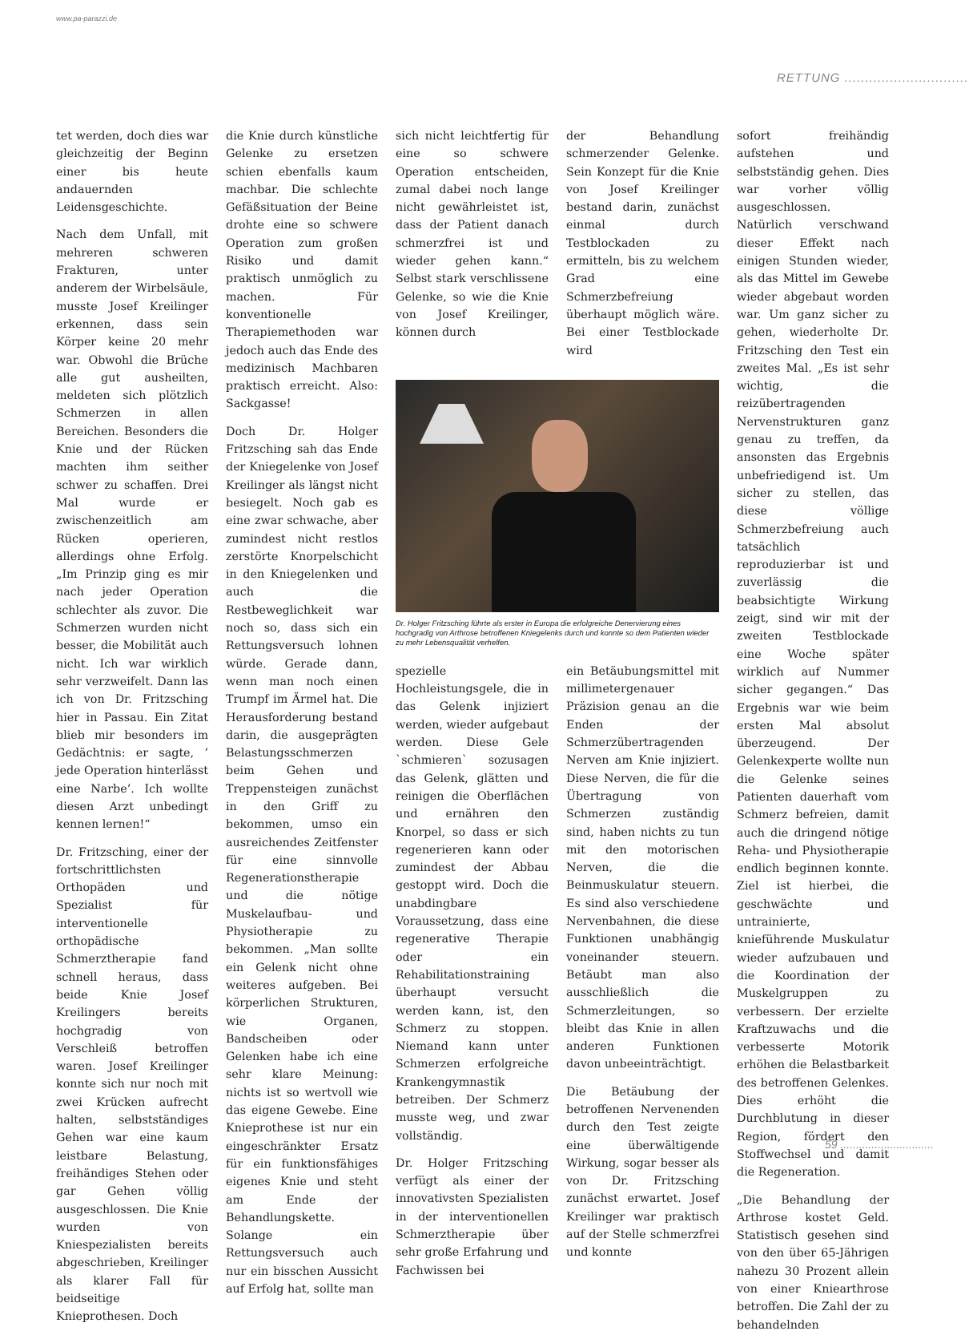www.pa-parazzi.de
RETTUNG ..............................
tet werden, doch dies war gleichzeitig der Beginn einer bis heute andauernden Leidensgeschichte.
Nach dem Unfall, mit mehreren schweren Frakturen, unter anderem der Wirbelsäule, musste Josef Kreilinger erkennen, dass sein Körper keine 20 mehr war. Obwohl die Brüche alle gut ausheilten, meldeten sich plötzlich Schmerzen in allen Bereichen. Besonders die Knie und der Rücken machten ihm seither schwer zu schaffen. Drei Mal wurde er zwischenzeitlich am Rücken operieren, allerdings ohne Erfolg. „Im Prinzip ging es mir nach jeder Operation schlechter als zuvor. Die Schmerzen wurden nicht besser, die Mobilität auch nicht. Ich war wirklich sehr verzweifelt. Dann las ich von Dr. Fritzsching hier in Passau. Ein Zitat blieb mir besonders im Gedächtnis: er sagte, ’ jede Operation hinterlässt eine Narbe’. Ich wollte diesen Arzt unbedingt kennen lernen!“
Dr. Fritzsching, einer der fortschrittlichsten Orthopäden und Spezialist für interventionelle orthopädische Schmerztherapie fand schnell heraus, dass beide Knie Josef Kreilingers bereits hochgradig von Verschleiß betroffen waren. Josef Kreilinger konnte sich nur noch mit zwei Krücken aufrecht halten, selbstständiges Gehen war eine kaum leistbare Belastung, freihändiges Stehen oder gar Gehen völlig ausgeschlossen. Die Knie wurden von Kniespezialisten bereits abgeschrieben, Kreilinger als klarer Fall für beidseitige Knieprothesen. Doch
die Knie durch künstliche Gelenke zu ersetzen schien ebenfalls kaum machbar. Die schlechte Gefäßsituation der Beine drohte eine so schwere Operation zum großen Risiko und damit praktisch unmöglich zu machen. Für konventionelle Therapiemethoden war jedoch auch das Ende des medizinisch Machbaren praktisch erreicht. Also: Sackgasse!
Doch Dr. Holger Fritzsching sah das Ende der Kniegelenke von Josef Kreilinger als längst nicht besiegelt. Noch gab es eine zwar schwache, aber zumindest nicht restlos zerstörte Knorpelschicht in den Kniegelenken und auch die Restbeweglichkeit war noch so, dass sich ein Rettungsversuch lohnen würde. Gerade dann, wenn man noch einen Trumpf im Ärmel hat. Die Herausforderung bestand darin, die ausgeprägten Belastungsschmerzen beim Gehen und Treppensteigen zunächst in den Griff zu bekommen, umso ein ausreichendes Zeitfenster für eine sinnvolle Regenerationstherapie und die nötige Muskelaufbau- und Physiotherapie zu bekommen. „Man sollte ein Gelenk nicht ohne weiteres aufgeben. Bei körperlichen Strukturen, wie Organen, Bandscheiben oder Gelenken habe ich eine sehr klare Meinung: nichts ist so wertvoll wie das eigene Gewebe. Eine Knieprothese ist nur ein eingeschränkter Ersatz für ein funktionsfähiges eigenes Knie und steht am Ende der Behandlungskette. Solange ein Rettungsversuch auch nur ein bisschen Aussicht auf Erfolg hat, sollte man
sich nicht leichtfertig für eine so schwere Operation entscheiden, zumal dabei noch lange nicht gewährleistet ist, dass der Patient danach schmerzfrei ist und wieder gehen kann.“ Selbst stark verschlissene Gelenke, so wie die Knie von Josef Kreilinger, können durch
der Behandlung schmerzender Gelenke. Sein Konzept für die Knie von Josef Kreilinger bestand darin, zunächst einmal durch Testblockaden zu ermitteln, bis zu welchem Grad eine Schmerzbefreiung überhaupt möglich wäre. Bei einer Testblockade wird
Dr. Holger Fritzsching führte als erster in Europa die erfolgreiche Denervierung eines hochgradig von Arthrose betroffenen Kniegelenks durch und konnte so dem Patienten wieder zu mehr Lebensqualität verhelfen.
spezielle Hochleistungsgele, die in das Gelenk injiziert werden, wieder aufgebaut werden. Diese Gele `schmieren` sozusagen das Gelenk, glätten und reinigen die Oberflächen und ernähren den Knorpel, so dass er sich regenerieren kann oder zumindest der Abbau gestoppt wird. Doch die unabdingbare Voraussetzung, dass eine regenerative Therapie oder ein Rehabilitationstraining überhaupt versucht werden kann, ist, den Schmerz zu stoppen. Niemand kann unter Schmerzen erfolgreiche Krankengymnastik betreiben. Der Schmerz musste weg, und zwar vollständig.
Dr. Holger Fritzsching verfügt als einer der innovativsten Spezialisten in der interventionellen Schmerztherapie über sehr große Erfahrung und Fachwissen bei
ein Betäubungsmittel mit millimetergenauer Präzision genau an die Enden der Schmerzübertragenden Nerven am Knie injiziert. Diese Nerven, die für die Übertragung von Schmerzen zuständig sind, haben nichts zu tun mit den motorischen Nerven, die die Beinmuskulatur steuern. Es sind also verschiedene Nervenbahnen, die diese Funktionen unabhängig voneinander steuern. Betäubt man also ausschließlich die Schmerzleitungen, so bleibt das Knie in allen anderen Funktionen davon unbeeinträchtigt.
Die Betäubung der betroffenen Nervenenden durch den Test zeigte eine überwältigende Wirkung, sogar besser als von Dr. Fritzsching zunächst erwartet. Josef Kreilinger war praktisch auf der Stelle schmerzfrei und konnte
sofort freihändig aufstehen und selbstständig gehen. Dies war vorher völlig ausgeschlossen. Natürlich verschwand dieser Effekt nach einigen Stunden wieder, als das Mittel im Gewebe wieder abgebaut worden war. Um ganz sicher zu gehen, wiederholte Dr. Fritzsching den Test ein zweites Mal. „Es ist sehr wichtig, die reizübertragenden Nervenstrukturen ganz genau zu treffen, da ansonsten das Ergebnis unbefriedigend ist. Um sicher zu stellen, das diese völlige Schmerzbefreiung auch tatsächlich reproduzierbar ist und zuverlässig die beabsichtigte Wirkung zeigt, sind wir mit der zweiten Testblockade eine Woche später wirklich auf Nummer sicher gegangen.“ Das Ergebnis war wie beim ersten Mal absolut überzeugend. Der Gelenkexperte wollte nun die Gelenke seines Patienten dauerhaft vom Schmerz befreien, damit auch die dringend nötige Reha- und Physiotherapie endlich beginnen konnte. Ziel ist hierbei, die geschwächte und untrainierte, knieführende Muskulatur wieder aufzubauen und die Koordination der Muskelgruppen zu verbessern. Der erzielte Kraftzuwachs und die verbesserte Motorik erhöhen die Belastbarkeit des betroffenen Gelenkes. Dies erhöht die Durchblutung in dieser Region, fördert den Stoffwechsel und damit die Regeneration.
„Die Behandlung der Arthrose kostet Geld. Statistisch gesehen sind von den über 65-Jährigen nahezu 30 Prozent allein von einer Kniearthrose betroffen. Die Zahl der zu behandelnden
59 ..............................